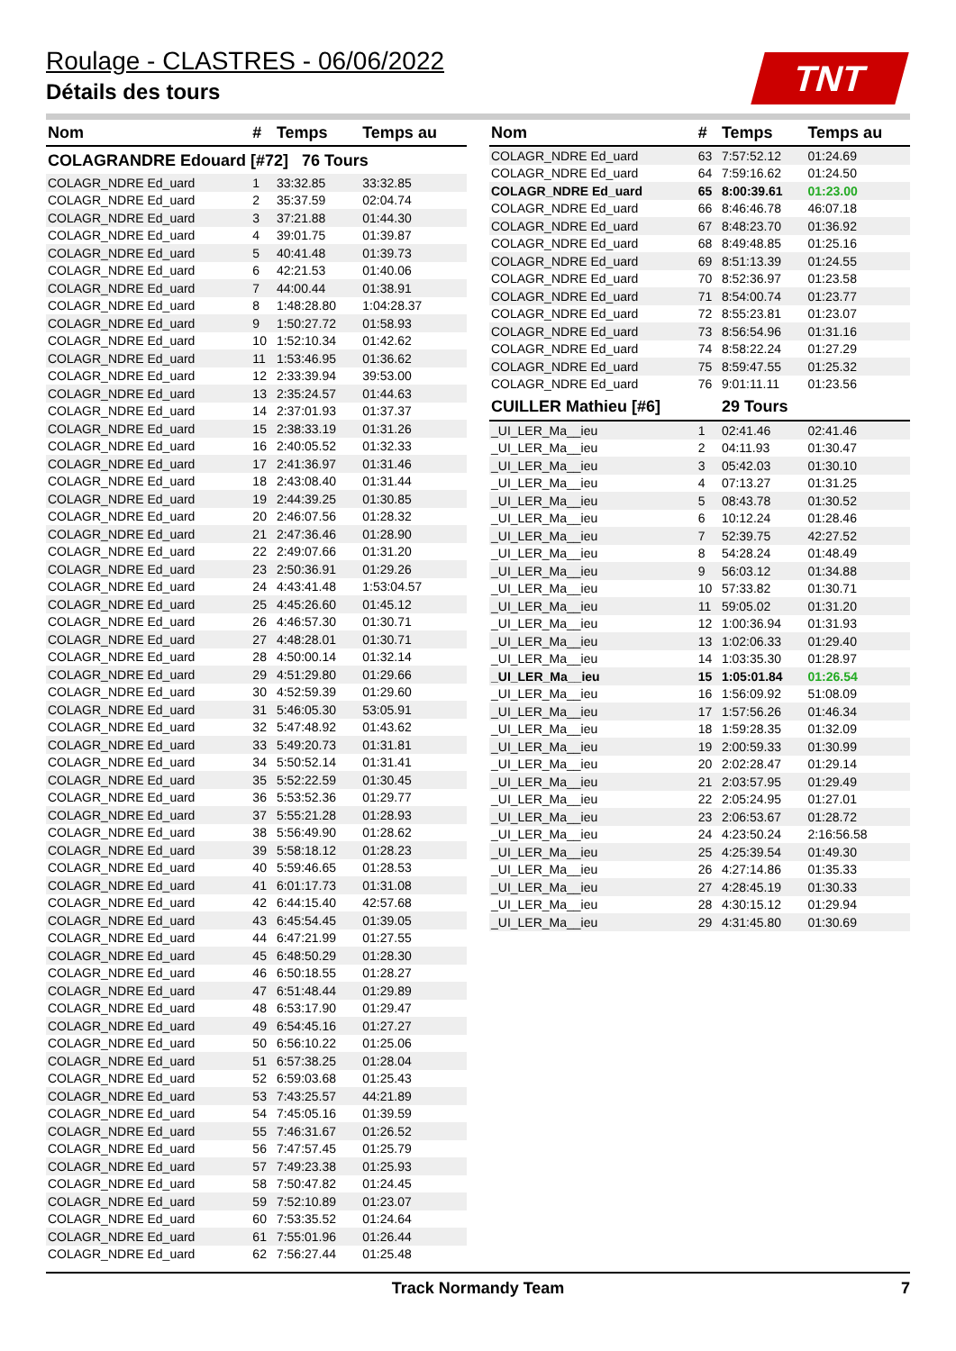Roulage - CLASTRES - 06/06/2022
Détails des tours
TNT
| Nom | # | Temps | Temps au |
| --- | --- | --- | --- |
| COLAGRANDRE Edouard [#72] 76 Tours | | | |
| COLAGR_NDRE Ed_uard | 1 | 33:32.85 | 33:32.85 |
| COLAGR_NDRE Ed_uard | 2 | 35:37.59 | 02:04.74 |
| COLAGR_NDRE Ed_uard | 3 | 37:21.88 | 01:44.30 |
| COLAGR_NDRE Ed_uard | 4 | 39:01.75 | 01:39.87 |
| COLAGR_NDRE Ed_uard | 5 | 40:41.48 | 01:39.73 |
| COLAGR_NDRE Ed_uard | 6 | 42:21.53 | 01:40.06 |
| COLAGR_NDRE Ed_uard | 7 | 44:00.44 | 01:38.91 |
| COLAGR_NDRE Ed_uard | 8 | 1:48:28.80 | 1:04:28.37 |
| COLAGR_NDRE Ed_uard | 9 | 1:50:27.72 | 01:58.93 |
| COLAGR_NDRE Ed_uard | 10 | 1:52:10.34 | 01:42.62 |
| COLAGR_NDRE Ed_uard | 11 | 1:53:46.95 | 01:36.62 |
| COLAGR_NDRE Ed_uard | 12 | 2:33:39.94 | 39:53.00 |
| COLAGR_NDRE Ed_uard | 13 | 2:35:24.57 | 01:44.63 |
| COLAGR_NDRE Ed_uard | 14 | 2:37:01.93 | 01:37.37 |
| COLAGR_NDRE Ed_uard | 15 | 2:38:33.19 | 01:31.26 |
| COLAGR_NDRE Ed_uard | 16 | 2:40:05.52 | 01:32.33 |
| COLAGR_NDRE Ed_uard | 17 | 2:41:36.97 | 01:31.46 |
| COLAGR_NDRE Ed_uard | 18 | 2:43:08.40 | 01:31.44 |
| COLAGR_NDRE Ed_uard | 19 | 2:44:39.25 | 01:30.85 |
| COLAGR_NDRE Ed_uard | 20 | 2:46:07.56 | 01:28.32 |
| COLAGR_NDRE Ed_uard | 21 | 2:47:36.46 | 01:28.90 |
| COLAGR_NDRE Ed_uard | 22 | 2:49:07.66 | 01:31.20 |
| COLAGR_NDRE Ed_uard | 23 | 2:50:36.91 | 01:29.26 |
| COLAGR_NDRE Ed_uard | 24 | 4:43:41.48 | 1:53:04.57 |
| COLAGR_NDRE Ed_uard | 25 | 4:45:26.60 | 01:45.12 |
| COLAGR_NDRE Ed_uard | 26 | 4:46:57.30 | 01:30.71 |
| COLAGR_NDRE Ed_uard | 27 | 4:48:28.01 | 01:30.71 |
| COLAGR_NDRE Ed_uard | 28 | 4:50:00.14 | 01:32.14 |
| COLAGR_NDRE Ed_uard | 29 | 4:51:29.80 | 01:29.66 |
| COLAGR_NDRE Ed_uard | 30 | 4:52:59.39 | 01:29.60 |
| COLAGR_NDRE Ed_uard | 31 | 5:46:05.30 | 53:05.91 |
| COLAGR_NDRE Ed_uard | 32 | 5:47:48.92 | 01:43.62 |
| COLAGR_NDRE Ed_uard | 33 | 5:49:20.73 | 01:31.81 |
| COLAGR_NDRE Ed_uard | 34 | 5:50:52.14 | 01:31.41 |
| COLAGR_NDRE Ed_uard | 35 | 5:52:22.59 | 01:30.45 |
| COLAGR_NDRE Ed_uard | 36 | 5:53:52.36 | 01:29.77 |
| COLAGR_NDRE Ed_uard | 37 | 5:55:21.28 | 01:28.93 |
| COLAGR_NDRE Ed_uard | 38 | 5:56:49.90 | 01:28.62 |
| COLAGR_NDRE Ed_uard | 39 | 5:58:18.12 | 01:28.23 |
| COLAGR_NDRE Ed_uard | 40 | 5:59:46.65 | 01:28.53 |
| COLAGR_NDRE Ed_uard | 41 | 6:01:17.73 | 01:31.08 |
| COLAGR_NDRE Ed_uard | 42 | 6:44:15.40 | 42:57.68 |
| COLAGR_NDRE Ed_uard | 43 | 6:45:54.45 | 01:39.05 |
| COLAGR_NDRE Ed_uard | 44 | 6:47:21.99 | 01:27.55 |
| COLAGR_NDRE Ed_uard | 45 | 6:48:50.29 | 01:28.30 |
| COLAGR_NDRE Ed_uard | 46 | 6:50:18.55 | 01:28.27 |
| COLAGR_NDRE Ed_uard | 47 | 6:51:48.44 | 01:29.89 |
| COLAGR_NDRE Ed_uard | 48 | 6:53:17.90 | 01:29.47 |
| COLAGR_NDRE Ed_uard | 49 | 6:54:45.16 | 01:27.27 |
| COLAGR_NDRE Ed_uard | 50 | 6:56:10.22 | 01:25.06 |
| COLAGR_NDRE Ed_uard | 51 | 6:57:38.25 | 01:28.04 |
| COLAGR_NDRE Ed_uard | 52 | 6:59:03.68 | 01:25.43 |
| COLAGR_NDRE Ed_uard | 53 | 7:43:25.57 | 44:21.89 |
| COLAGR_NDRE Ed_uard | 54 | 7:45:05.16 | 01:39.59 |
| COLAGR_NDRE Ed_uard | 55 | 7:46:31.67 | 01:26.52 |
| COLAGR_NDRE Ed_uard | 56 | 7:47:57.45 | 01:25.79 |
| COLAGR_NDRE Ed_uard | 57 | 7:49:23.38 | 01:25.93 |
| COLAGR_NDRE Ed_uard | 58 | 7:50:47.82 | 01:24.45 |
| COLAGR_NDRE Ed_uard | 59 | 7:52:10.89 | 01:23.07 |
| COLAGR_NDRE Ed_uard | 60 | 7:53:35.52 | 01:24.64 |
| COLAGR_NDRE Ed_uard | 61 | 7:55:01.96 | 01:26.44 |
| COLAGR_NDRE Ed_uard | 62 | 7:56:27.44 | 01:25.48 |
| Nom | # | Temps | Temps au |
| --- | --- | --- | --- |
| COLAGR_NDRE Ed_uard | 63 | 7:57:52.12 | 01:24.69 |
| COLAGR_NDRE Ed_uard | 64 | 7:59:16.62 | 01:24.50 |
| COLAGR_NDRE Ed_uard | 65 | 8:00:39.61 | 01:23.00 |
| COLAGR_NDRE Ed_uard | 66 | 8:46:46.78 | 46:07.18 |
| COLAGR_NDRE Ed_uard | 67 | 8:48:23.70 | 01:36.92 |
| COLAGR_NDRE Ed_uard | 68 | 8:49:48.85 | 01:25.16 |
| COLAGR_NDRE Ed_uard | 69 | 8:51:13.39 | 01:24.55 |
| COLAGR_NDRE Ed_uard | 70 | 8:52:36.97 | 01:23.58 |
| COLAGR_NDRE Ed_uard | 71 | 8:54:00.74 | 01:23.77 |
| COLAGR_NDRE Ed_uard | 72 | 8:55:23.81 | 01:23.07 |
| COLAGR_NDRE Ed_uard | 73 | 8:56:54.96 | 01:31.16 |
| COLAGR_NDRE Ed_uard | 74 | 8:58:22.24 | 01:27.29 |
| COLAGR_NDRE Ed_uard | 75 | 8:59:47.55 | 01:25.32 |
| COLAGR_NDRE Ed_uard | 76 | 9:01:11.11 | 01:23.56 |
| CUILLER Mathieu [#6] | | 29 Tours | |
| _UI_LER_Ma__ieu | 1 | 02:41.46 | 02:41.46 |
| _UI_LER_Ma__ieu | 2 | 04:11.93 | 01:30.47 |
| _UI_LER_Ma__ieu | 3 | 05:42.03 | 01:30.10 |
| _UI_LER_Ma__ieu | 4 | 07:13.27 | 01:31.25 |
| _UI_LER_Ma__ieu | 5 | 08:43.78 | 01:30.52 |
| _UI_LER_Ma__ieu | 6 | 10:12.24 | 01:28.46 |
| _UI_LER_Ma__ieu | 7 | 52:39.75 | 42:27.52 |
| _UI_LER_Ma__ieu | 8 | 54:28.24 | 01:48.49 |
| _UI_LER_Ma__ieu | 9 | 56:03.12 | 01:34.88 |
| _UI_LER_Ma__ieu | 10 | 57:33.82 | 01:30.71 |
| _UI_LER_Ma__ieu | 11 | 59:05.02 | 01:31.20 |
| _UI_LER_Ma__ieu | 12 | 1:00:36.94 | 01:31.93 |
| _UI_LER_Ma__ieu | 13 | 1:02:06.33 | 01:29.40 |
| _UI_LER_Ma__ieu | 14 | 1:03:35.30 | 01:28.97 |
| _UI_LER_Ma__ieu | 15 | 1:05:01.84 | 01:26.54 |
| _UI_LER_Ma__ieu | 16 | 1:56:09.92 | 51:08.09 |
| _UI_LER_Ma__ieu | 17 | 1:57:56.26 | 01:46.34 |
| _UI_LER_Ma__ieu | 18 | 1:59:28.35 | 01:32.09 |
| _UI_LER_Ma__ieu | 19 | 2:00:59.33 | 01:30.99 |
| _UI_LER_Ma__ieu | 20 | 2:02:28.47 | 01:29.14 |
| _UI_LER_Ma__ieu | 21 | 2:03:57.95 | 01:29.49 |
| _UI_LER_Ma__ieu | 22 | 2:05:24.95 | 01:27.01 |
| _UI_LER_Ma__ieu | 23 | 2:06:53.67 | 01:28.72 |
| _UI_LER_Ma__ieu | 24 | 4:23:50.24 | 2:16:56.58 |
| _UI_LER_Ma__ieu | 25 | 4:25:39.54 | 01:49.30 |
| _UI_LER_Ma__ieu | 26 | 4:27:14.86 | 01:35.33 |
| _UI_LER_Ma__ieu | 27 | 4:28:45.19 | 01:30.33 |
| _UI_LER_Ma__ieu | 28 | 4:30:15.12 | 01:29.94 |
| _UI_LER_Ma__ieu | 29 | 4:31:45.80 | 01:30.69 |
Track Normandy Team 7